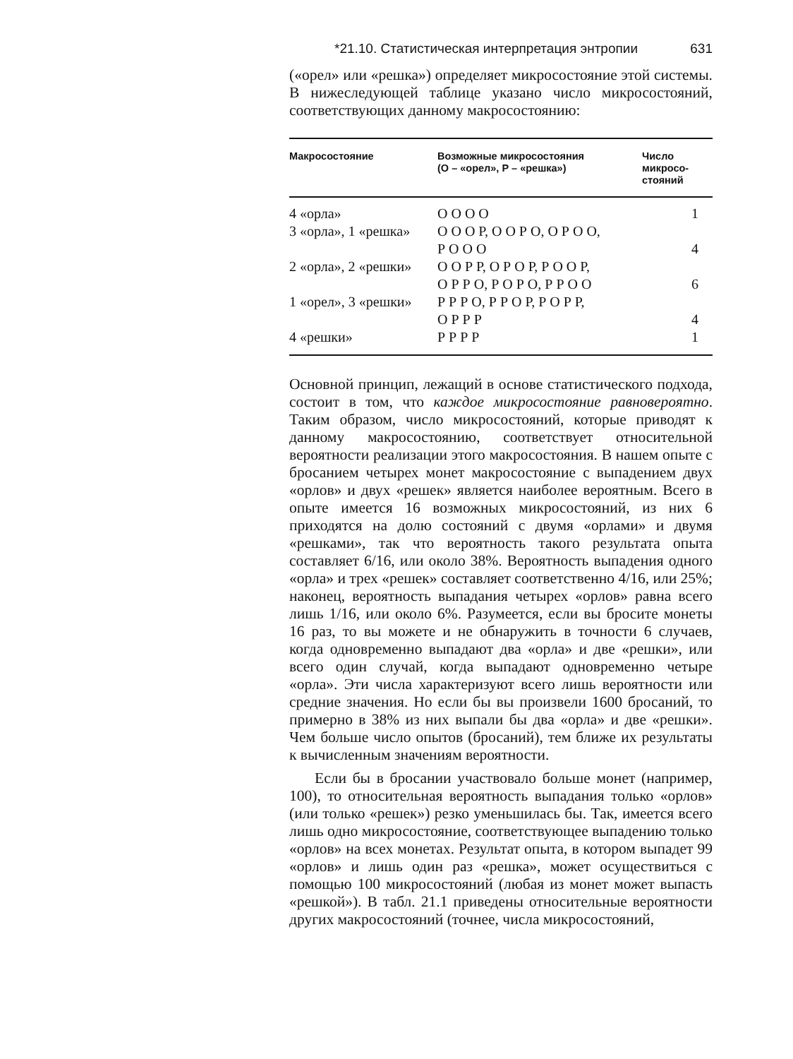*21.10. Статистическая интерпретация энтропии 631
(«орел» или «решка») определяет микросостояние этой системы. В нижеследующей таблице указано число микросостояний, соответствующих данному макросостоянию:
| Макросостояние | Возможные микросостояния (О – «орел», Р – «решка») | Число микросо- стояний |
| --- | --- | --- |
| 4 «орла» | О О О О | 1 |
| 3 «орла», 1 «решка» | О О О Р, О О Р О, О Р О О, Р О О О | 4 |
| 2 «орла», 2 «решки» | О О Р Р, О Р О Р, Р О О Р, О Р Р О, Р О Р О, Р Р О О | 6 |
| 1 «орел», 3 «решки» | Р Р Р О, Р Р О Р, Р О Р Р, О Р Р Р | 4 |
| 4 «решки» | Р Р Р Р | 1 |
Основной принцип, лежащий в основе статистического подхода, состоит в том, что каждое микросостояние равновероятно. Таким образом, число микросостояний, которые приводят к данному макросостоянию, соответствует относительной вероятности реализации этого макросостояния. В нашем опыте с бросанием четырех монет макросостояние с выпадением двух «орлов» и двух «решек» является наиболее вероятным. Всего в опыте имеется 16 возможных микросостояний, из них 6 приходятся на долю состояний с двумя «орлами» и двумя «решками», так что вероятность такого результата опыта составляет 6/16, или около 38%. Вероятность выпадения одного «орла» и трех «решек» составляет соответственно 4/16, или 25%; наконец, вероятность выпадания четырех «орлов» равна всего лишь 1/16, или около 6%. Разумеется, если вы бросите монеты 16 раз, то вы можете и не обнаружить в точности 6 случаев, когда одновременно выпадают два «орла» и две «решки», или всего один случай, когда выпадают одновременно четыре «орла». Эти числа характеризуют всего лишь вероятности или средние значения. Но если бы вы произвели 1600 бросаний, то примерно в 38% из них выпали бы два «орла» и две «решки». Чем больше число опытов (бросаний), тем ближе их результаты к вычисленным значениям вероятности.
Если бы в бросании участвовало больше монет (например, 100), то относительная вероятность выпадания только «орлов» (или только «решек») резко уменьшилась бы. Так, имеется всего лишь одно микросостояние, соответствующее выпадению только «орлов» на всех монетах. Результат опыта, в котором выпадет 99 «орлов» и лишь один раз «решка», может осуществиться с помощью 100 микросостояний (любая из монет может выпасть «решкой»). В табл. 21.1 приведены относительные вероятности других макросостояний (точнее, числа микросостояний,